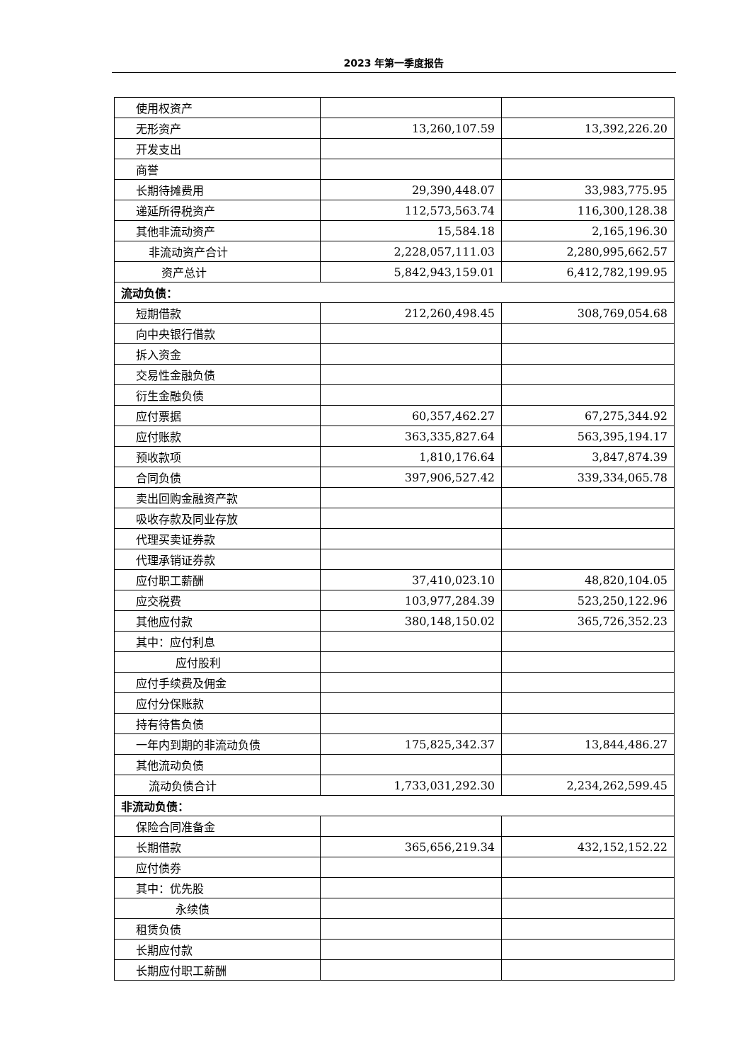2023 年第一季度报告
| 使用权资产 | | |
| 无形资产 | 13,260,107.59 | 13,392,226.20 |
| 开发支出 | | |
| 商誉 | | |
| 长期待摊费用 | 29,390,448.07 | 33,983,775.95 |
| 递延所得税资产 | 112,573,563.74 | 116,300,128.38 |
| 其他非流动资产 | 15,584.18 | 2,165,196.30 |
| 非流动资产合计 | 2,228,057,111.03 | 2,280,995,662.57 |
| 资产总计 | 5,842,943,159.01 | 6,412,782,199.95 |
| 流动负债： | | |
| 短期借款 | 212,260,498.45 | 308,769,054.68 |
| 向中央银行借款 | | |
| 拆入资金 | | |
| 交易性金融负债 | | |
| 衍生金融负债 | | |
| 应付票据 | 60,357,462.27 | 67,275,344.92 |
| 应付账款 | 363,335,827.64 | 563,395,194.17 |
| 预收款项 | 1,810,176.64 | 3,847,874.39 |
| 合同负债 | 397,906,527.42 | 339,334,065.78 |
| 卖出回购金融资产款 | | |
| 吸收存款及同业存放 | | |
| 代理买卖证券款 | | |
| 代理承销证券款 | | |
| 应付职工薪酬 | 37,410,023.10 | 48,820,104.05 |
| 应交税费 | 103,977,284.39 | 523,250,122.96 |
| 其他应付款 | 380,148,150.02 | 365,726,352.23 |
| 其中：应付利息 | | |
| 应付股利 | | |
| 应付手续费及佣金 | | |
| 应付分保账款 | | |
| 持有待售负债 | | |
| 一年内到期的非流动负债 | 175,825,342.37 | 13,844,486.27 |
| 其他流动负债 | | |
| 流动负债合计 | 1,733,031,292.30 | 2,234,262,599.45 |
| 非流动负债： | | |
| 保险合同准备金 | | |
| 长期借款 | 365,656,219.34 | 432,152,152.22 |
| 应付债券 | | |
| 其中：优先股 | | |
| 永续债 | | |
| 租赁负债 | | |
| 长期应付款 | | |
| 长期应付职工薪酬 | | |